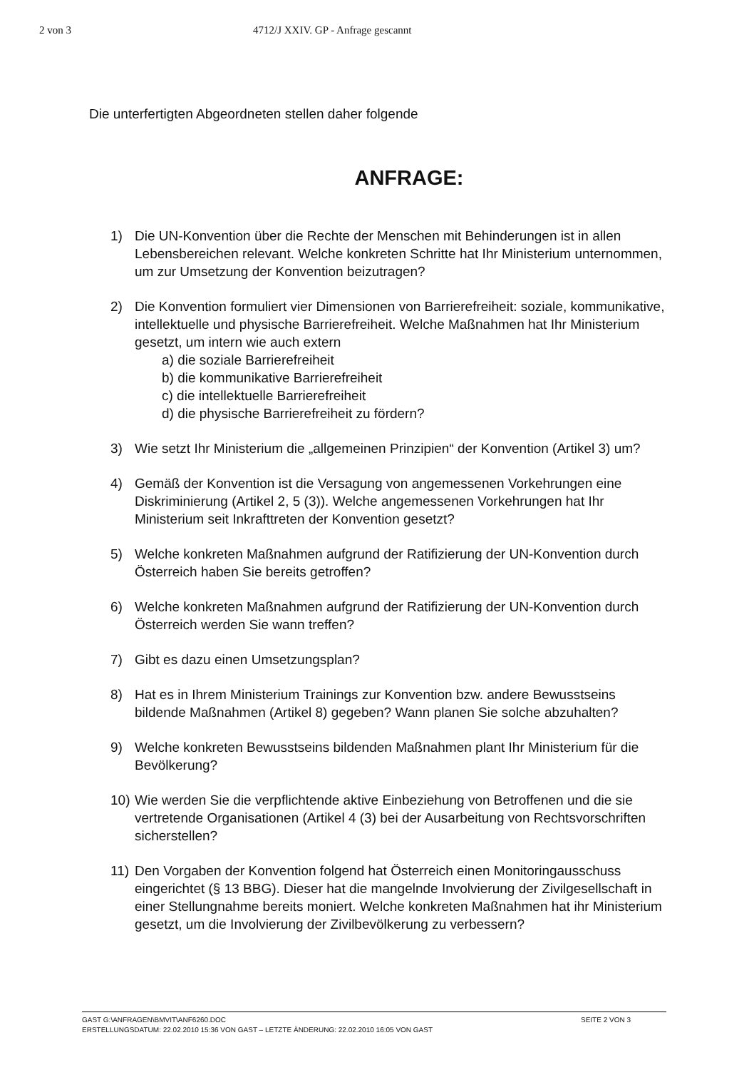2 von 3 4712/J XXIV. GP - Anfrage gescannt
Die unterfertigten Abgeordneten stellen daher folgende
ANFRAGE:
1) Die UN-Konvention über die Rechte der Menschen mit Behinderungen ist in allen Lebensbereichen relevant. Welche konkreten Schritte hat Ihr Ministerium unternommen, um zur Umsetzung der Konvention beizutragen?
2) Die Konvention formuliert vier Dimensionen von Barrierefreiheit: soziale, kommunikative, intellektuelle und physische Barrierefreiheit. Welche Maßnahmen hat Ihr Ministerium gesetzt, um intern wie auch extern
a) die soziale Barrierefreiheit
b) die kommunikative Barrierefreiheit
c) die intellektuelle Barrierefreiheit
d) die physische Barrierefreiheit zu fördern?
3) Wie setzt Ihr Ministerium die „allgemeinen Prinzipien“ der Konvention (Artikel 3) um?
4) Gemäß der Konvention ist die Versagung von angemessenen Vorkehrungen eine Diskriminierung (Artikel 2, 5 (3)). Welche angemessenen Vorkehrungen hat Ihr Ministerium seit Inkrafttreten der Konvention gesetzt?
5) Welche konkreten Maßnahmen aufgrund der Ratifizierung der UN-Konvention durch Österreich haben Sie bereits getroffen?
6) Welche konkreten Maßnahmen aufgrund der Ratifizierung der UN-Konvention durch Österreich werden Sie wann treffen?
7) Gibt es dazu einen Umsetzungsplan?
8) Hat es in Ihrem Ministerium Trainings zur Konvention bzw. andere Bewusstseins bildende Maßnahmen (Artikel 8) gegeben? Wann planen Sie solche abzuhalten?
9) Welche konkreten Bewusstseins bildenden Maßnahmen plant Ihr Ministerium für die Bevölkerung?
10) Wie werden Sie die verpflichtende aktive Einbeziehung von Betroffenen und die sie vertretende Organisationen (Artikel 4 (3) bei der Ausarbeitung von Rechtsvorschriften sicherstellen?
11) Den Vorgaben der Konvention folgend hat Österreich einen Monitoringausschuss eingerichtet (§ 13 BBG). Dieser hat die mangelnde Involvierung der Zivilgesellschaft in einer Stellungnahme bereits moniert. Welche konkreten Maßnahmen hat ihr Ministerium gesetzt, um die Involvierung der Zivilbevölkerung zu verbessern?
GAST G:\ANFRAGEN\BMVIT\ANF6260.DOC SEITE 2 VON 3
ERSTELLUNGSDATUM: 22.02.2010 15:36 VON GAST – LETZTE ÄNDERUNG: 22.02.2010 16:05 VON GAST